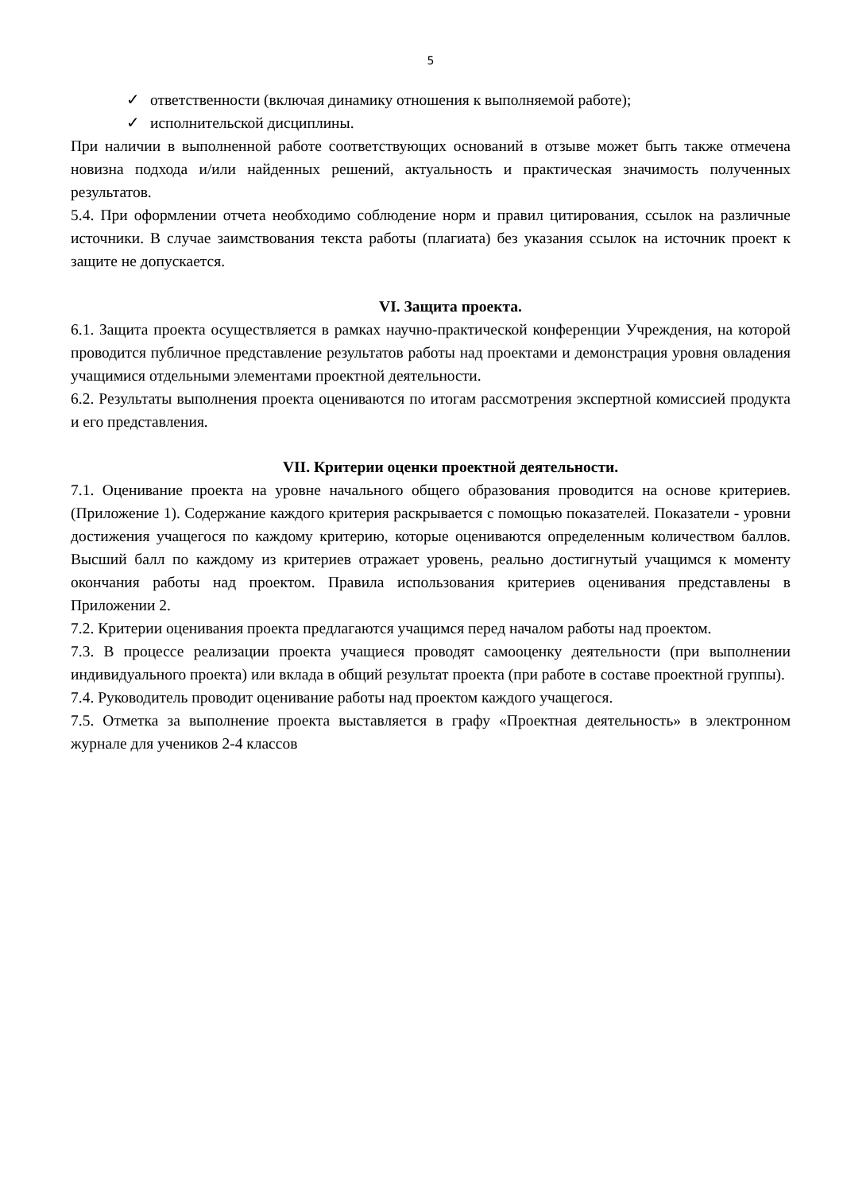5
✓ ответственности (включая динамику отношения к выполняемой работе);
✓ исполнительской дисциплины.
При наличии в выполненной работе соответствующих оснований в отзыве может быть также отмечена новизна подхода и/или найденных решений, актуальность и практическая значимость полученных результатов.
5.4. При оформлении отчета необходимо соблюдение норм и правил цитирования, ссылок на различные источники. В случае заимствования текста работы (плагиата) без указания ссылок на источник проект к защите не допускается.
VI. Защита проекта.
6.1. Защита проекта осуществляется в рамках научно-практической конференции Учреждения, на которой проводится публичное представление результатов работы над проектами и демонстрация уровня овладения учащимися отдельными элементами проектной деятельности.
6.2. Результаты выполнения проекта оцениваются по итогам рассмотрения экспертной комиссией продукта и его представления.
VII. Критерии оценки проектной деятельности.
7.1. Оценивание проекта на уровне начального общего образования проводится на основе критериев. (Приложение 1). Содержание каждого критерия раскрывается с помощью показателей. Показатели - уровни достижения учащегося по каждому критерию, которые оцениваются определенным количеством баллов. Высший балл по каждому из критериев отражает уровень, реально достигнутый учащимся к моменту окончания работы над проектом. Правила использования критериев оценивания представлены в Приложении 2.
7.2. Критерии оценивания проекта предлагаются учащимся перед началом работы над проектом.
7.3. В процессе реализации проекта учащиеся проводят самооценку деятельности (при выполнении индивидуального проекта) или вклада в общий результат проекта (при работе в составе проектной группы).
7.4. Руководитель проводит оценивание работы над проектом каждого учащегося.
7.5. Отметка за выполнение проекта выставляется в графу «Проектная деятельность» в электронном журнале для учеников 2-4 классов